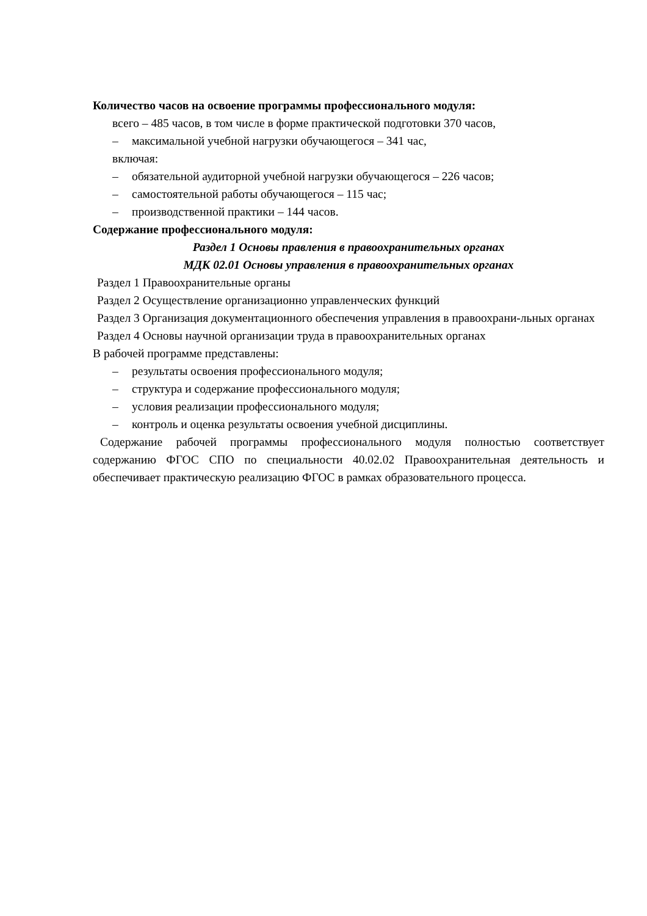Количество часов на освоение программы профессионального модуля:
всего – 485 часов, в том числе в форме практической подготовки 370 часов,
– максимальной учебной нагрузки обучающегося – 341 час,
включая:
– обязательной аудиторной учебной нагрузки обучающегося – 226 часов;
– самостоятельной работы обучающегося – 115 час;
– производственной практики – 144 часов.
Содержание профессионального модуля:
Раздел 1 Основы правления в правоохранительных органах
МДК 02.01 Основы управления в правоохранительных органах
Раздел 1 Правоохранительные органы
Раздел 2 Осуществление организационно управленческих функций
Раздел 3 Организация документационного обеспечения управления в правоохрани-льных органах
Раздел 4 Основы научной организации труда в правоохранительных органах
В рабочей программе представлены:
– результаты освоения профессионального модуля;
– структура и содержание профессионального модуля;
– условия реализации профессионального модуля;
– контроль и оценка результаты освоения учебной дисциплины.
Содержание рабочей программы профессионального модуля полностью соответствует содержанию ФГОС СПО по специальности 40.02.02 Правоохранительная деятельность и обеспечивает практическую реализацию ФГОС в рамках образовательного процесса.